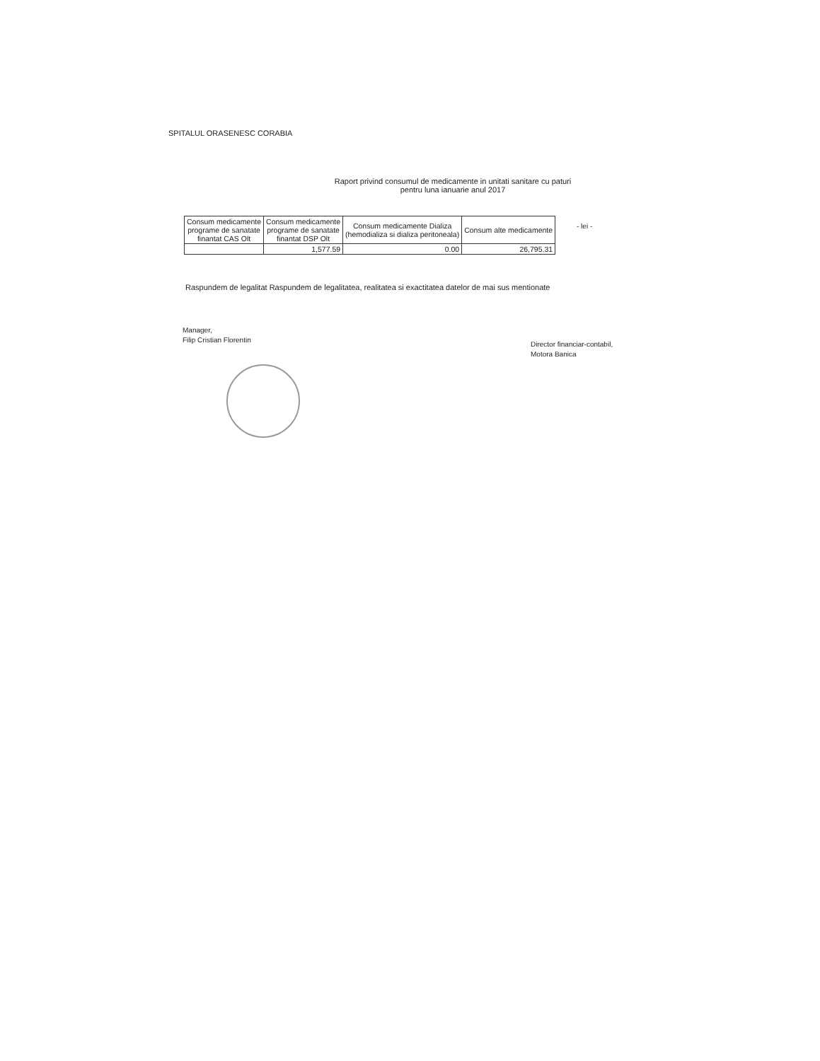SPITALUL ORASENESC CORABIA
Raport privind consumul de medicamente in unitati sanitare cu paturi
pentru luna ianuarie anul 2017
- lei -
| Consum medicamente programe de sanatate finantat CAS Olt | Consum medicamente programe de sanatate finantat DSP Olt | Consum medicamente Dializa (hemodializa si dializa peritoneala) | Consum alte medicamente |
| --- | --- | --- | --- |
| | 1,577.59 | 0.00 | 26,795.31 |
Raspundem de legalitat Raspundem de legalitatea, realitatea si exactitatea datelor de mai sus mentionate
Manager,
Filip Cristian Florentin
Director financiar-contabil,
Motora Banica